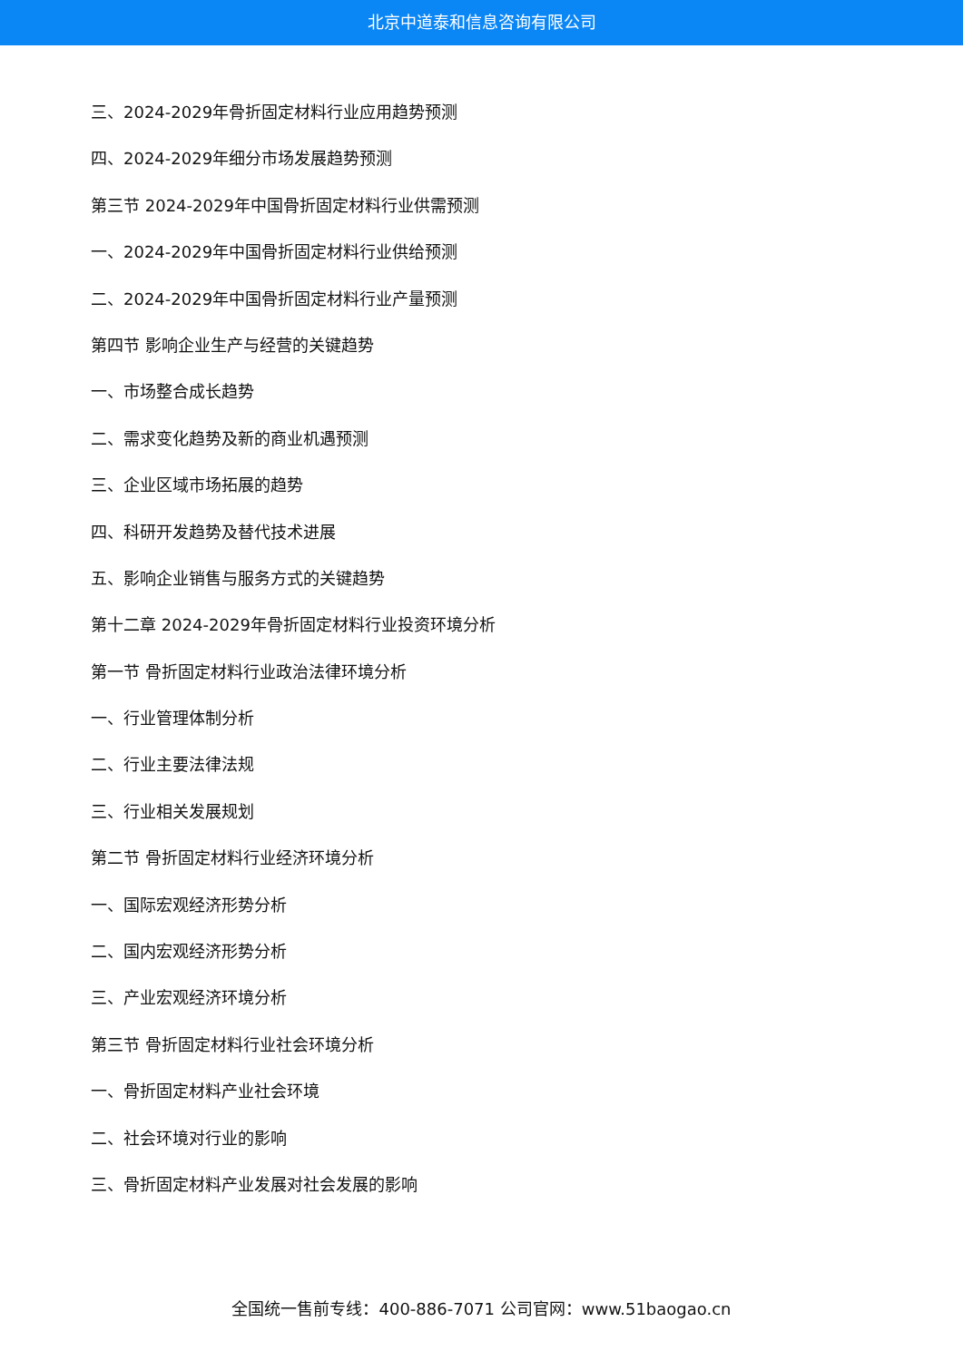北京中道泰和信息咨询有限公司
三、2024-2029年骨折固定材料行业应用趋势预测
四、2024-2029年细分市场发展趋势预测
第三节 2024-2029年中国骨折固定材料行业供需预测
一、2024-2029年中国骨折固定材料行业供给预测
二、2024-2029年中国骨折固定材料行业产量预测
第四节 影响企业生产与经营的关键趋势
一、市场整合成长趋势
二、需求变化趋势及新的商业机遇预测
三、企业区域市场拓展的趋势
四、科研开发趋势及替代技术进展
五、影响企业销售与服务方式的关键趋势
第十二章 2024-2029年骨折固定材料行业投资环境分析
第一节 骨折固定材料行业政治法律环境分析
一、行业管理体制分析
二、行业主要法律法规
三、行业相关发展规划
第二节 骨折固定材料行业经济环境分析
一、国际宏观经济形势分析
二、国内宏观经济形势分析
三、产业宏观经济环境分析
第三节 骨折固定材料行业社会环境分析
一、骨折固定材料产业社会环境
二、社会环境对行业的影响
三、骨折固定材料产业发展对社会发展的影响
全国统一售前专线：400-886-7071 公司官网：www.51baogao.cn